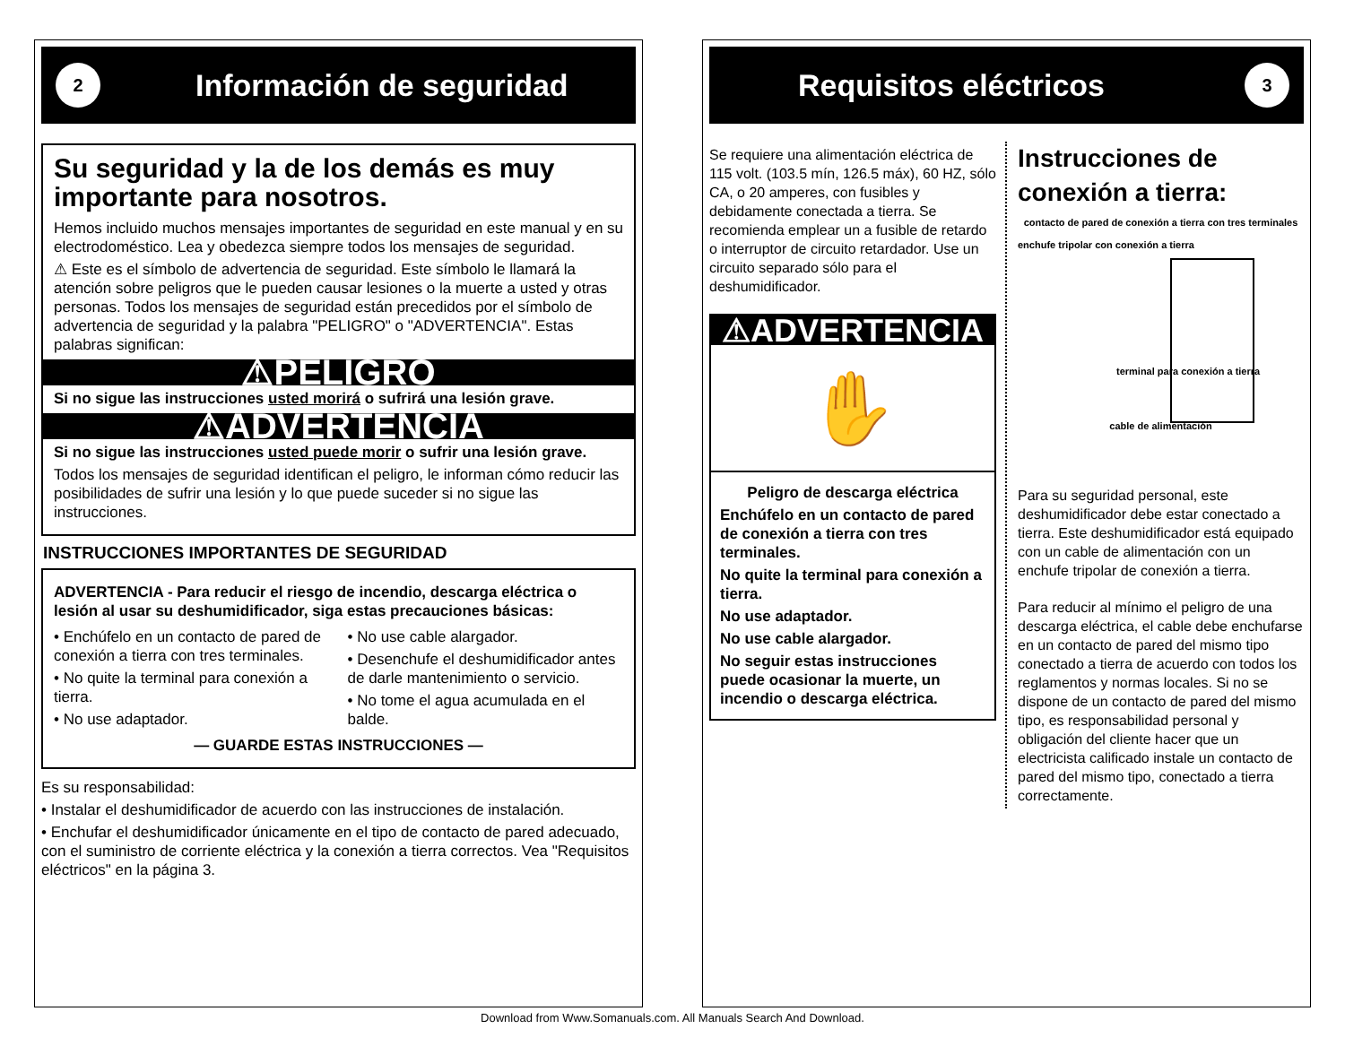2 Información de seguridad
Su seguridad y la de los demás es muy importante para nosotros.
Hemos incluido muchos mensajes importantes de seguridad en este manual y en su electrodoméstico. Lea y obedezca siempre todos los mensajes de seguridad.
⚠ Este es el símbolo de advertencia de seguridad. Este símbolo le llamará la atención sobre peligros que le pueden causar lesiones o la muerte a usted y otras personas. Todos los mensajes de seguridad están precedidos por el símbolo de advertencia de seguridad y la palabra "PELIGRO" o "ADVERTENCIA". Estas palabras significan:
⚠PELIGRO
Si no sigue las instrucciones usted morirá o sufrirá una lesión grave.
⚠ADVERTENCIA
Si no sigue las instrucciones usted puede morir o sufrir una lesión grave.
Todos los mensajes de seguridad identifican el peligro, le informan cómo reducir las posibilidades de sufrir una lesión y lo que puede suceder si no sigue las instrucciones.
INSTRUCCIONES IMPORTANTES DE SEGURIDAD
ADVERTENCIA - Para reducir el riesgo de incendio, descarga eléctrica o lesión al usar su deshumidificador, siga estas precauciones básicas:
• Enchúfelo en un contacto de pared de conexión a tierra con tres terminales.
• No quite la terminal para conexión a tierra.
• No use adaptador.
• No use cable alargador.
• Desenchufe el deshumidificador antes de darle mantenimiento o servicio.
• No tome el agua acumulada en el balde.
— GUARDE ESTAS INSTRUCCIONES —
Es su responsabilidad:
• Instalar el deshumidificador de acuerdo con las instrucciones de instalación.
• Enchufar el deshumidificador únicamente en el tipo de contacto de pared adecuado, con el suministro de corriente eléctrica y la conexión a tierra correctos. Vea "Requisitos eléctricos" en la página 3.
Requisitos eléctricos 3
Se requiere una alimentación eléctrica de 115 volt. (103.5 mín, 126.5 máx), 60 HZ, sólo CA, o 20 amperes, con fusibles y debidamente conectada a tierra. Se recomienda emplear un a fusible de retardo o interruptor de circuito retardador. Use un circuito separado sólo para el deshumidificador.
⚠ADVERTENCIA
✋
Peligro de descarga eléctrica
Enchúfelo en un contacto de pared de conexión a tierra con tres terminales.
No quite la terminal para conexión a tierra.
No use adaptador.
No use cable alargador.
No seguir estas instrucciones puede ocasionar la muerte, un incendio o descarga eléctrica.
Instrucciones de conexión a tierra:
contacto de pared de conexión a tierra con tres terminales
enchufe tripolar con conexión a tierra
terminal para conexión a tierra
cable de alimentación
Para su seguridad personal, este deshumidificador debe estar conectado a tierra. Este deshumidificador está equipado con un cable de alimentación con un enchufe tripolar de conexión a tierra.
Para reducir al mínimo el peligro de una descarga eléctrica, el cable debe enchufarse en un contacto de pared del mismo tipo conectado a tierra de acuerdo con todos los reglamentos y normas locales. Si no se dispone de un contacto de pared del mismo tipo, es responsabilidad personal y obligación del cliente hacer que un electricista calificado instale un contacto de pared del mismo tipo, conectado a tierra correctamente.
Download from Www.Somanuals.com. All Manuals Search And Download.